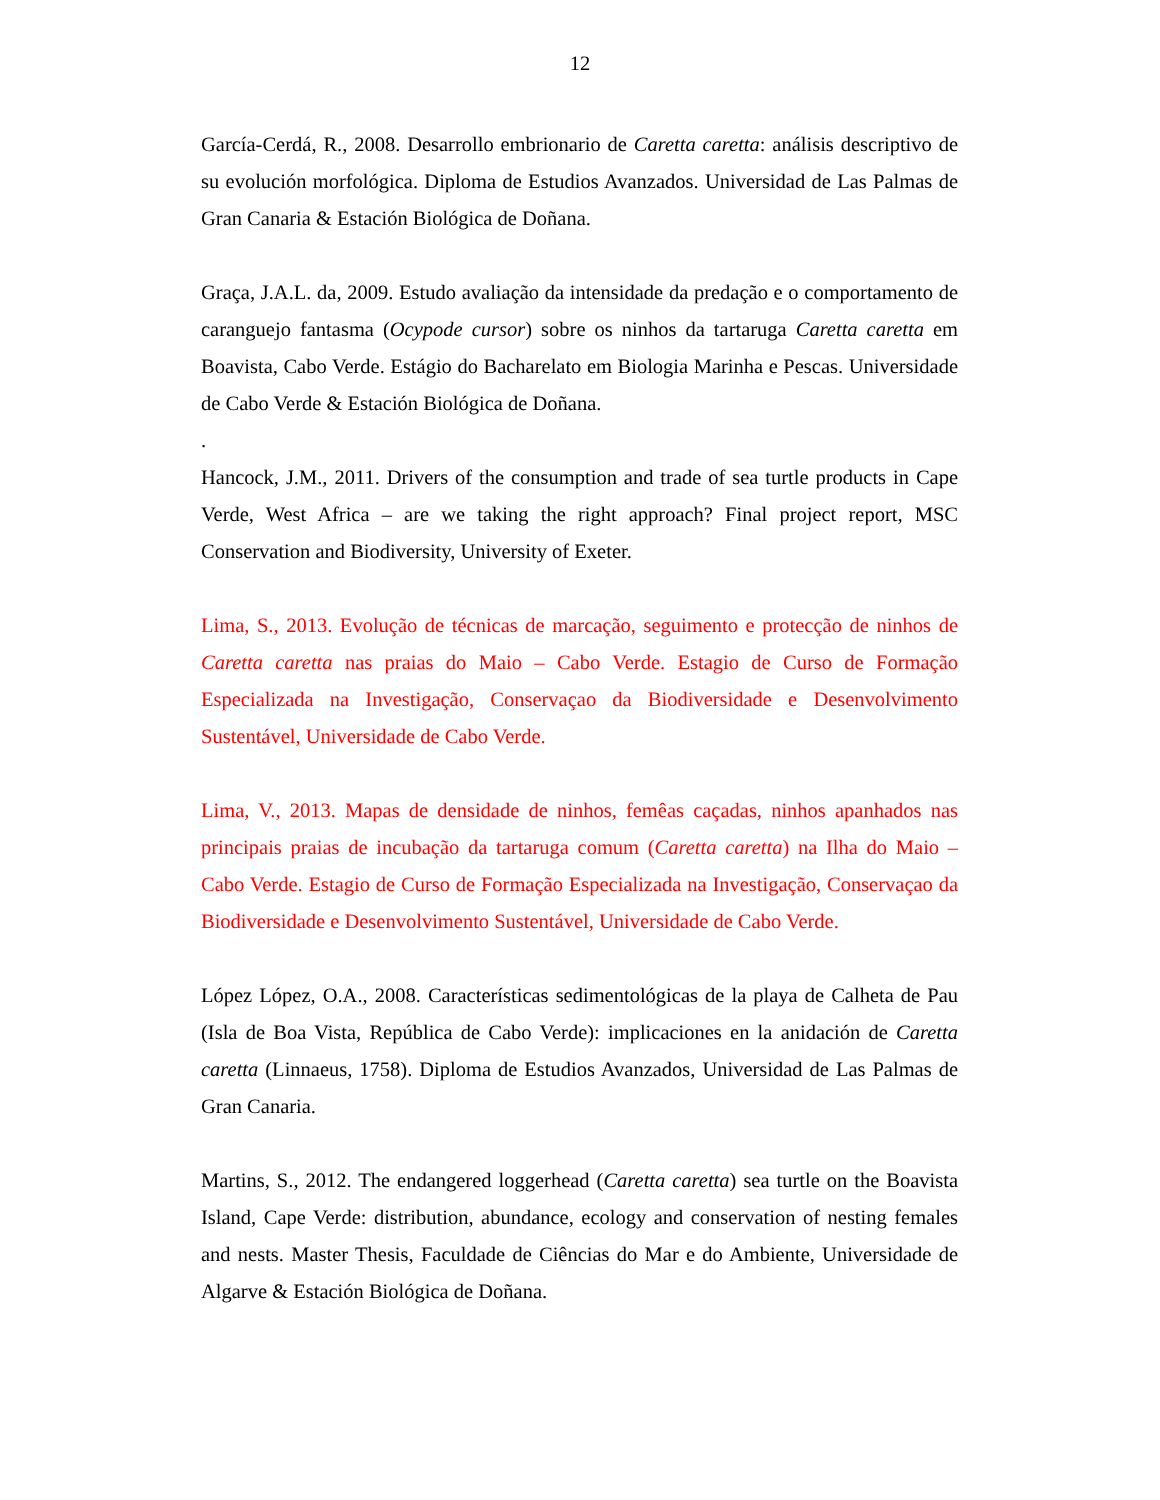12
García-Cerdá, R., 2008. Desarrollo embrionario de Caretta caretta: análisis descriptivo de su evolución morfológica. Diploma de Estudios Avanzados. Universidad de Las Palmas de Gran Canaria & Estación Biológica de Doñana.
Graça, J.A.L. da, 2009. Estudo avaliação da intensidade da predação e o comportamento de caranguejo fantasma (Ocypode cursor) sobre os ninhos da tartaruga Caretta caretta em Boavista, Cabo Verde. Estágio do Bacharelato em Biologia Marinha e Pescas. Universidade de Cabo Verde & Estación Biológica de Doñana.
.
Hancock, J.M., 2011. Drivers of the consumption and trade of sea turtle products in Cape Verde, West Africa – are we taking the right approach? Final project report, MSC Conservation and Biodiversity, University of Exeter.
Lima, S., 2013. Evolução de técnicas de marcação, seguimento e protecção de ninhos de Caretta caretta nas praias do Maio – Cabo Verde. Estagio de Curso de Formação Especializada na Investigação, Conservaçao da Biodiversidade e Desenvolvimento Sustentável, Universidade de Cabo Verde.
Lima, V., 2013. Mapas de densidade de ninhos, femêas caçadas, ninhos apanhados nas principais praias de incubação da tartaruga comum (Caretta caretta) na Ilha do Maio – Cabo Verde. Estagio de Curso de Formação Especializada na Investigação, Conservaçao da Biodiversidade e Desenvolvimento Sustentável, Universidade de Cabo Verde.
López López, O.A., 2008. Características sedimentológicas de la playa de Calheta de Pau (Isla de Boa Vista, República de Cabo Verde): implicaciones en la anidación de Caretta caretta (Linnaeus, 1758). Diploma de Estudios Avanzados, Universidad de Las Palmas de Gran Canaria.
Martins, S., 2012. The endangered loggerhead (Caretta caretta) sea turtle on the Boavista Island, Cape Verde: distribution, abundance, ecology and conservation of nesting females and nests. Master Thesis, Faculdade de Ciências do Mar e do Ambiente, Universidade de Algarve & Estación Biológica de Doñana.